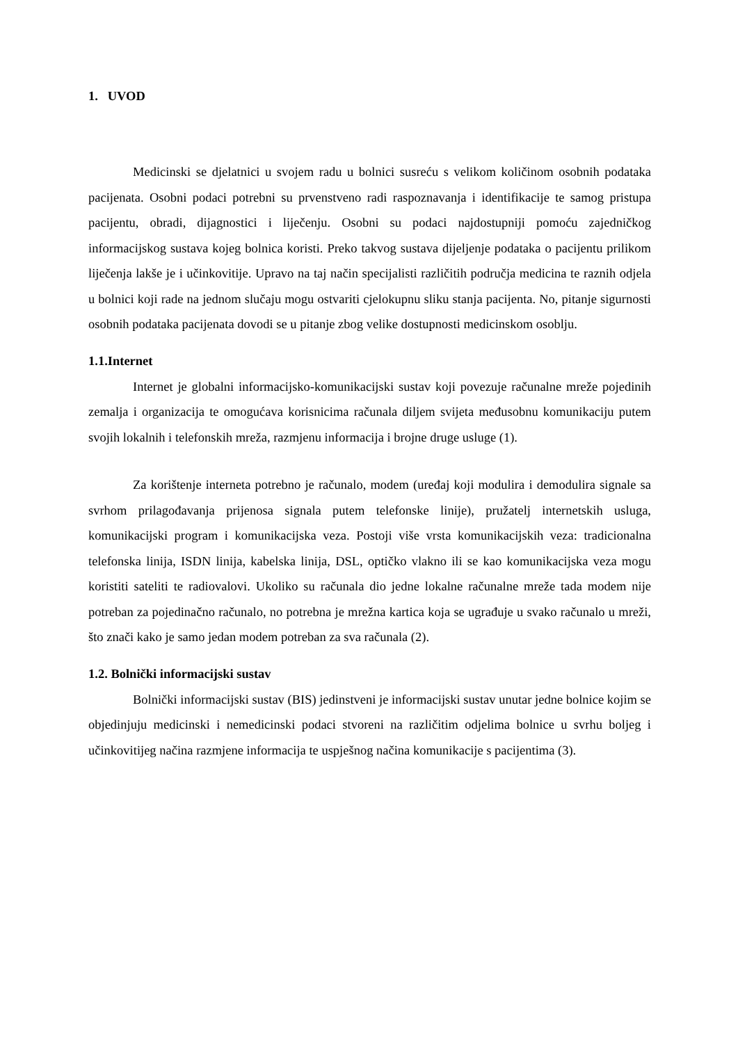1. UVOD
Medicinski se djelatnici u svojem radu u bolnici susreću s velikom količinom osobnih podataka pacijenata. Osobni podaci potrebni su prvenstveno radi raspoznavanja i identifikacije te samog pristupa pacijentu, obradi, dijagnostici i liječenju. Osobni su podaci najdostupniji pomoću zajedničkog informacijskog sustava kojeg bolnica koristi. Preko takvog sustava dijeljenje podataka o pacijentu prilikom liječenja lakše je i učinkovitije. Upravo na taj način specijalisti različitih područja medicina te raznih odjela u bolnici koji rade na jednom slučaju mogu ostvariti cjelokupnu sliku stanja pacijenta. No, pitanje sigurnosti osobnih podataka pacijenata dovodi se u pitanje zbog velike dostupnosti medicinskom osoblju.
1.1.Internet
Internet je globalni informacijsko-komunikacijski sustav koji povezuje računalne mreže pojedinih zemalja i organizacija te omogućava korisnicima računala diljem svijeta međusobnu komunikaciju putem svojih lokalnih i telefonskih mreža, razmjenu informacija i brojne druge usluge (1).
Za korištenje interneta potrebno je računalo, modem (uređaj koji modulira i demodulira signale sa svrhom prilagođavanja prijenosa signala putem telefonske linije), pružatelj internetskih usluga, komunikacijski program i komunikacijska veza. Postoji više vrsta komunikacijskih veza: tradicionalna telefonska linija, ISDN linija, kabelska linija, DSL, optičko vlakno ili se kao komunikacijska veza mogu koristiti sateliti te radiovalovi. Ukoliko su računala dio jedne lokalne računalne mreže tada modem nije potreban za pojedinačno računalo, no potrebna je mrežna kartica koja se ugrađuje u svako računalo u mreži, što znači kako je samo jedan modem potreban za sva računala (2).
1.2. Bolnički informacijski sustav
Bolnički informacijski sustav (BIS) jedinstveni je informacijski sustav unutar jedne bolnice kojim se objedinjuju medicinski i nemedicinski podaci stvoreni na različitim odjelima bolnice u svrhu boljeg i učinkovitijeg načina razmjene informacija te uspješnog načina komunikacije s pacijentima (3).